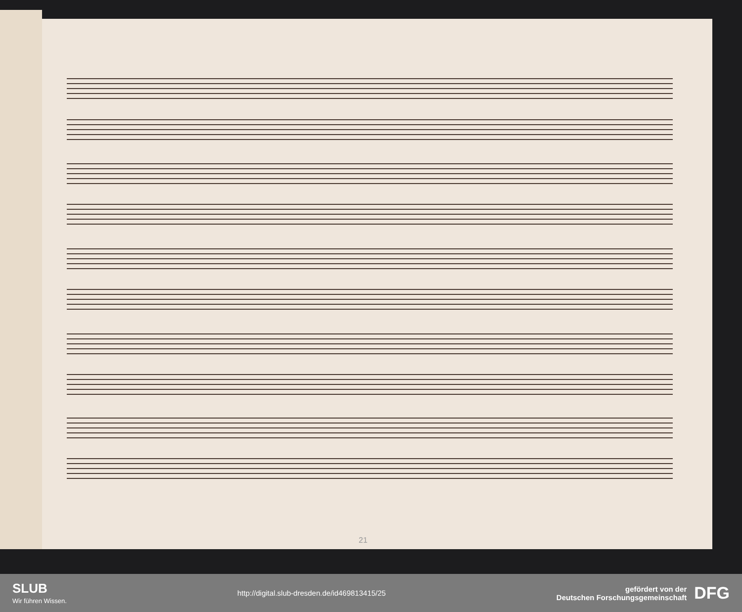21
SLUB
Wir führen Wissen.
http://digital.slub-dresden.de/id469813415/25
gefördert von der
Deutschen Forschungsgemeinschaft
DFG